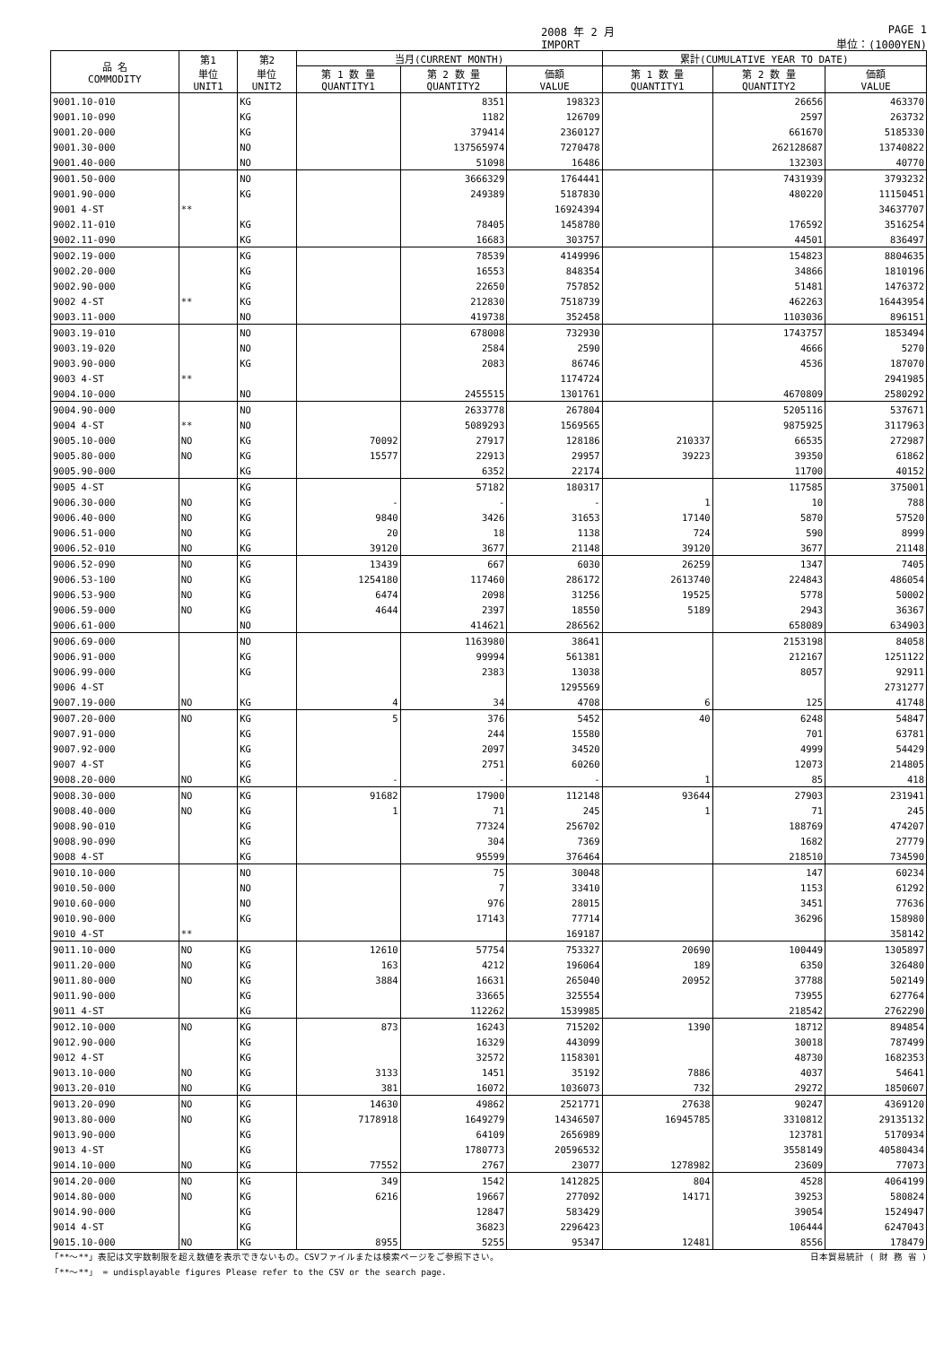2008 年 2 月
IMPORT PAGE 1
単位：(1000YEN)
| 品 名 COMMODITY | 第1 単位 UNIT1 | 第2 単位 UNIT2 | 当月(CURRENT MONTH) | | | 累計(CUMULATIVE YEAR TO DATE) | | |
| --- | --- | --- | --- | --- | --- | --- | --- | --- |
| | | | 第 1 数 量 QUANTITY1 | 第 2 数 量 QUANTITY2 | 価額 VALUE | 第 1 数 量 QUANTITY1 | 第 2 数 量 QUANTITY2 | 価額 VALUE |
| 9001.10-010 | | KG | | 8351 | 198323 | | 26656 | 463370 |
| 9001.10-090 | | KG | | 1182 | 126709 | | 2597 | 263732 |
| 9001.20-000 | | KG | | 379414 | 2360127 | | 661670 | 5185330 |
| 9001.30-000 | | NO | | 137565974 | 7270478 | | 262128687 | 13740822 |
| 9001.40-000 | | NO | | 51098 | 16486 | | 132303 | 40770 |
| 9001.50-000 | | NO | | 3666329 | 1764441 | | 7431939 | 3793232 |
| 9001.90-000 | | KG | | 249389 | 5187830 | | 480220 | 11150451 |
| 9001 4-ST | ** | | | | 16924394 | | | 34637707 |
| 9002.11-010 | | KG | | 78405 | 1458780 | | 176592 | 3516254 |
| 9002.11-090 | | KG | | 16683 | 303757 | | 44501 | 836497 |
| 9002.19-000 | | KG | | 78539 | 4149996 | | 154823 | 8804635 |
| 9002.20-000 | | KG | | 16553 | 848354 | | 34866 | 1810196 |
| 9002.90-000 | | KG | | 22650 | 757852 | | 51481 | 1476372 |
| 9002 4-ST | ** | KG | | 212830 | 7518739 | | 462263 | 16443954 |
| 9003.11-000 | | NO | | 419738 | 352458 | | 1103036 | 896151 |
| 9003.19-010 | | NO | | 678008 | 732930 | | 1743757 | 1853494 |
| 9003.19-020 | | NO | | 2584 | 2590 | | 4666 | 5270 |
| 9003.90-000 | | KG | | 2083 | 86746 | | 4536 | 187070 |
| 9003 4-ST | ** | | | | 1174724 | | | 2941985 |
| 9004.10-000 | | NO | | 2455515 | 1301761 | | 4670809 | 2580292 |
| 9004.90-000 | | NO | | 2633778 | 267804 | | 5205116 | 537671 |
| 9004 4-ST | ** | NO | | 5089293 | 1569565 | | 9875925 | 3117963 |
| 9005.10-000 | NO | KG | 70092 | 27917 | 128186 | 210337 | 66535 | 272987 |
| 9005.80-000 | NO | KG | 15577 | 22913 | 29957 | 39223 | 39350 | 61862 |
| 9005.90-000 | | KG | | 6352 | 22174 | | 11700 | 40152 |
| 9005 4-ST | | KG | | 57182 | 180317 | | 117585 | 375001 |
| 9006.30-000 | NO | KG | - | - | - | 1 | 10 | 788 |
| 9006.40-000 | NO | KG | 9840 | 3426 | 31653 | 17140 | 5870 | 57520 |
| 9006.51-000 | NO | KG | 20 | 18 | 1138 | 724 | 590 | 8999 |
| 9006.52-010 | NO | KG | 39120 | 3677 | 21148 | 39120 | 3677 | 21148 |
| 9006.52-090 | NO | KG | 13439 | 667 | 6030 | 26259 | 1347 | 7405 |
| 9006.53-100 | NO | KG | 1254180 | 117460 | 286172 | 2613740 | 224843 | 486054 |
| 9006.53-900 | NO | KG | 6474 | 2098 | 31256 | 19525 | 5778 | 50002 |
| 9006.59-000 | NO | KG | 4644 | 2397 | 18550 | 5189 | 2943 | 36367 |
| 9006.61-000 | | NO | | 414621 | 286562 | | 658089 | 634903 |
| 9006.69-000 | | NO | | 1163980 | 38641 | | 2153198 | 84058 |
| 9006.91-000 | | KG | | 99994 | 561381 | | 212167 | 1251122 |
| 9006.99-000 | | KG | | 2383 | 13038 | | 8057 | 92911 |
| 9006 4-ST | | | | | 1295569 | | | 2731277 |
| 9007.19-000 | NO | KG | 4 | 34 | 4708 | 6 | 125 | 41748 |
| 9007.20-000 | NO | KG | 5 | 376 | 5452 | 40 | 6248 | 54847 |
| 9007.91-000 | | KG | | 244 | 15580 | | 701 | 63781 |
| 9007.92-000 | | KG | | 2097 | 34520 | | 4999 | 54429 |
| 9007 4-ST | | KG | | 2751 | 60260 | | 12073 | 214805 |
| 9008.20-000 | NO | KG | - | - | - | 1 | 85 | 418 |
| 9008.30-000 | NO | KG | 91682 | 17900 | 112148 | 93644 | 27903 | 231941 |
| 9008.40-000 | NO | KG | 1 | 71 | 245 | 1 | 71 | 245 |
| 9008.90-010 | | KG | | 77324 | 256702 | | 188769 | 474207 |
| 9008.90-090 | | KG | | 304 | 7369 | | 1682 | 27779 |
| 9008 4-ST | | KG | | 95599 | 376464 | | 218510 | 734590 |
| 9010.10-000 | | NO | | 75 | 30048 | | 147 | 60234 |
| 9010.50-000 | | NO | | 7 | 33410 | | 1153 | 61292 |
| 9010.60-000 | | NO | | 976 | 28015 | | 3451 | 77636 |
| 9010.90-000 | | KG | | 17143 | 77714 | | 36296 | 158980 |
| 9010 4-ST | ** | | | | 169187 | | | 358142 |
| 9011.10-000 | NO | KG | 12610 | 57754 | 753327 | 20690 | 100449 | 1305897 |
| 9011.20-000 | NO | KG | 163 | 4212 | 196064 | 189 | 6350 | 326480 |
| 9011.80-000 | NO | KG | 3884 | 16631 | 265040 | 20952 | 37788 | 502149 |
| 9011.90-000 | | KG | | 33665 | 325554 | | 73955 | 627764 |
| 9011 4-ST | | KG | | 112262 | 1539985 | | 218542 | 2762290 |
| 9012.10-000 | NO | KG | 873 | 16243 | 715202 | 1390 | 18712 | 894854 |
| 9012.90-000 | | KG | | 16329 | 443099 | | 30018 | 787499 |
| 9012 4-ST | | KG | | 32572 | 1158301 | | 48730 | 1682353 |
| 9013.10-000 | NO | KG | 3133 | 1451 | 35192 | 7886 | 4037 | 54641 |
| 9013.20-010 | NO | KG | 381 | 16072 | 1036073 | 732 | 29272 | 1850607 |
| 9013.20-090 | NO | KG | 14630 | 49862 | 2521771 | 27638 | 90247 | 4369120 |
| 9013.80-000 | NO | KG | 7178918 | 1649279 | 14346507 | 16945785 | 3310812 | 29135132 |
| 9013.90-000 | | KG | | 64109 | 2656989 | | 123781 | 5170934 |
| 9013 4-ST | | KG | | 1780773 | 20596532 | | 3558149 | 40580434 |
| 9014.10-000 | NO | KG | 77552 | 2767 | 23077 | 1278982 | 23609 | 77073 |
| 9014.20-000 | NO | KG | 349 | 1542 | 1412825 | 804 | 4528 | 4064199 |
| 9014.80-000 | NO | KG | 6216 | 19667 | 277092 | 14171 | 39253 | 580824 |
| 9014.90-000 | | KG | | 12847 | 583429 | | 39054 | 1524947 |
| 9014 4-ST | | KG | | 36823 | 2296423 | | 106444 | 6247043 |
| 9015.10-000 | NO | KG | 8955 | 5255 | 95347 | 12481 | 8556 | 178479 |
「**～**」表記は文字数制限を超え数値を表示できないもの。CSVファイルまたは検索ページをご参照下さい。 日本貿易統計 ( 財 務 省 )
「**～**」 = undisplayable figures Please refer to the CSV or the search page.